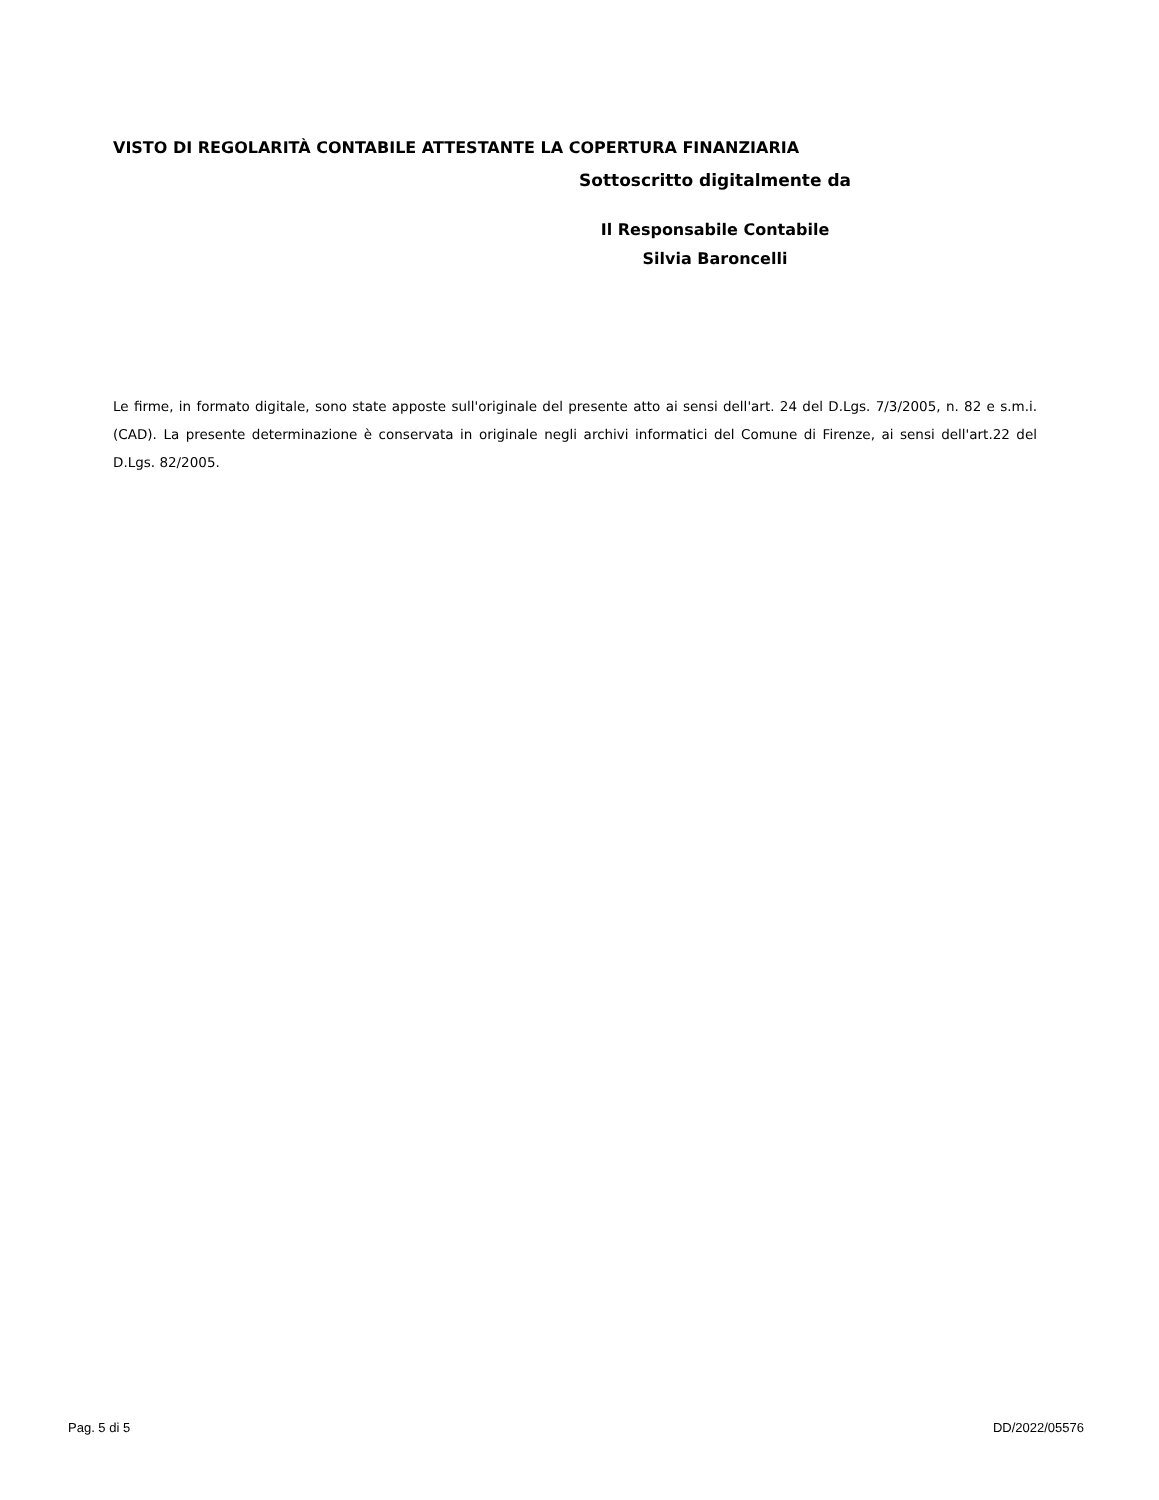VISTO DI REGOLARITÀ CONTABILE ATTESTANTE LA COPERTURA FINANZIARIA
Sottoscritto digitalmente da
Il Responsabile Contabile
Silvia Baroncelli
Le firme, in formato digitale, sono state apposte sull'originale del presente atto ai sensi dell'art. 24 del D.Lgs. 7/3/2005, n. 82 e s.m.i. (CAD). La presente determinazione è conservata in originale negli archivi informatici del Comune di Firenze, ai sensi dell'art.22 del D.Lgs. 82/2005.
Pag. 5 di 5 DD/2022/05576